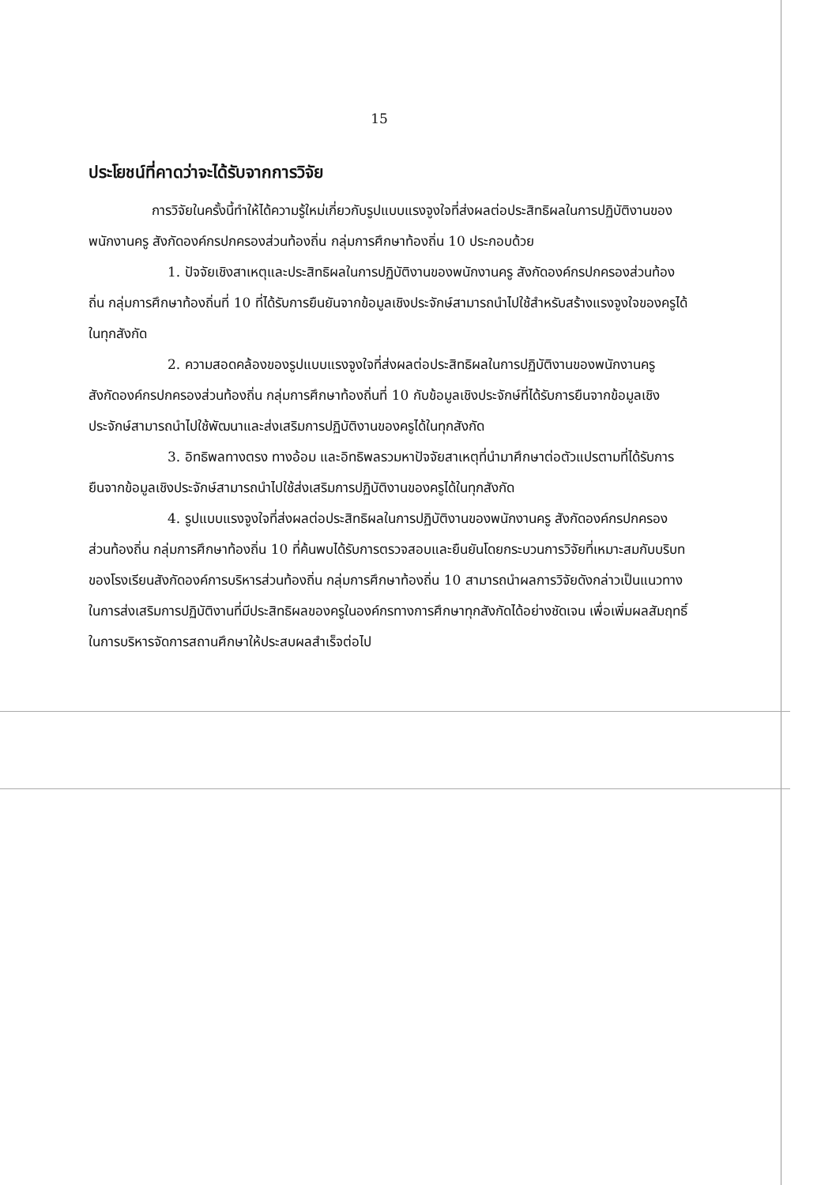15
ประโยชน์ที่คาดว่าจะได้รับจากการวิจัย
การวิจัยในครั้งนี้ทำให้ได้ความรู้ใหม่เกี่ยวกับรูปแบบแรงจูงใจที่ส่งผลต่อประสิทธิผลในการปฏิบัติงานของพนักงานครู สังกัดองค์กรปกครองส่วนท้องถิ่น กลุ่มการศึกษาท้องถิ่น 10 ประกอบด้วย
1. ปัจจัยเชิงสาเหตุและประสิทธิผลในการปฏิบัติงานของพนักงานครู สังกัดองค์กรปกครองส่วนท้องถิ่น กลุ่มการศึกษาท้องถิ่นที่ 10 ที่ได้รับการยืนยันจากข้อมูลเชิงประจักษ์สามารถนำไปใช้สำหรับสร้างแรงจูงใจของครูได้ในทุกสังกัด
2. ความสอดคล้องของรูปแบบแรงจูงใจที่ส่งผลต่อประสิทธิผลในการปฏิบัติงานของพนักงานครู สังกัดองค์กรปกครองส่วนท้องถิ่น กลุ่มการศึกษาท้องถิ่นที่ 10 กับข้อมูลเชิงประจักษ์ที่ได้รับการยืนจากข้อมูลเชิงประจักษ์สามารถนำไปใช้พัฒนาและส่งเสริมการปฏิบัติงานของครูได้ในทุกสังกัด
3. อิทธิพลทางตรง ทางอ้อม และอิทธิพลรวมหาปัจจัยสาเหตุที่นำมาศึกษาต่อตัวแปรตามที่ได้รับการยืนจากข้อมูลเชิงประจักษ์สามารถนำไปใช้ส่งเสริมการปฏิบัติงานของครูได้ในทุกสังกัด
4. รูปแบบแรงจูงใจที่ส่งผลต่อประสิทธิผลในการปฏิบัติงานของพนักงานครู สังกัดองค์กรปกครองส่วนท้องถิ่น กลุ่มการศึกษาท้องถิ่น 10 ที่ค้นพบได้รับการตรวจสอบและยืนยันโดยกระบวนการวิจัยที่เหมาะสมกับบริบทของโรงเรียนสังกัดองค์การบริหารส่วนท้องถิ่น กลุ่มการศึกษาท้องถิ่น 10 สามารถนำผลการวิจัยดังกล่าวเป็นแนวทางในการส่งเสริมการปฏิบัติงานที่มีประสิทธิผลของครูในองค์กรทางการศึกษาทุกสังกัดได้อย่างชัดเจน เพื่อเพิ่มผลสัมฤทธิ์ในการบริหารจัดการสถานศึกษาให้ประสบผลสำเร็จต่อไป